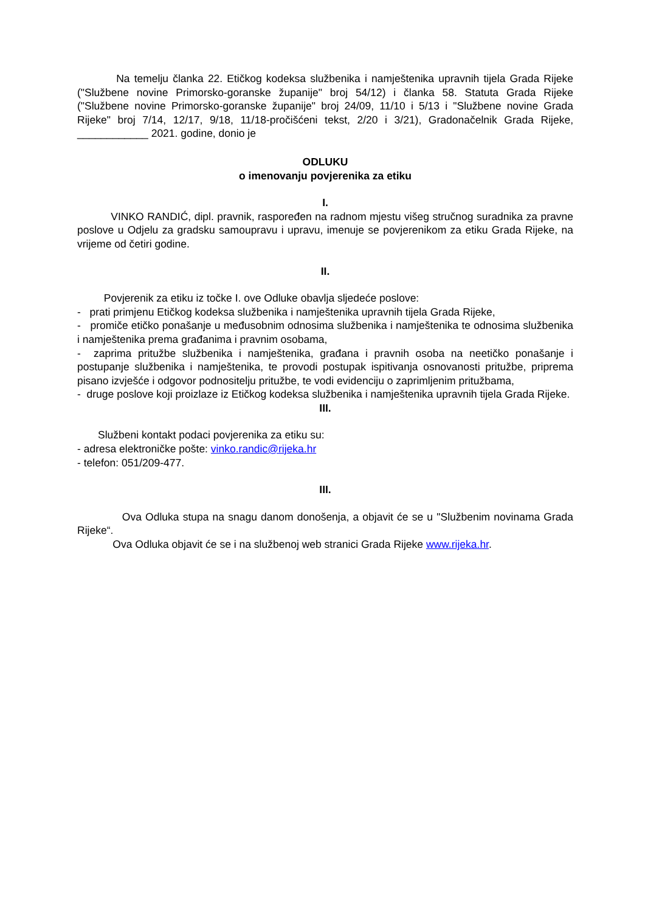Na temelju članka 22. Etičkog kodeksa službenika i namještenika upravnih tijela Grada Rijeke ("Službene novine Primorsko-goranske županije" broj 54/12) i članka 58. Statuta Grada Rijeke ("Službene novine Primorsko-goranske županije" broj 24/09, 11/10 i 5/13 i "Službene novine Grada Rijeke" broj 7/14, 12/17, 9/18, 11/18-pročišćeni tekst, 2/20 i 3/21), Gradonačelnik Grada Rijeke, ____________ 2021. godine, donio je
ODLUKU
o imenovanju povjerenika za etiku
I.
VINKO RANDIĆ, dipl. pravnik, raspoređen na radnom mjestu višeg stručnog suradnika za pravne poslove u Odjelu za gradsku samoupravu i upravu, imenuje se povjerenikom za etiku Grada Rijeke, na vrijeme od četiri godine.
II.
Povjerenik za etiku iz točke I. ove Odluke obavlja sljedeće poslove:
- prati primjenu Etičkog kodeksa službenika i namještenika upravnih tijela Grada Rijeke,
- promiče etičko ponašanje u međusobnim odnosima službenika i namještenika te odnosima službenika i namještenika prema građanima i pravnim osobama,
- zaprima pritužbe službenika i namještenika, građana i pravnih osoba na neetičko ponašanje i postupanje službenika i namještenika, te provodi postupak ispitivanja osnovanosti pritužbe, priprema pisano izvješće i odgovor podnositelju pritužbe, te vodi evidenciju o zaprimljenim pritužbama,
- druge poslove koji proizlaze iz Etičkog kodeksa službenika i namještenika upravnih tijela Grada Rijeke.
III.
Službeni kontakt podaci povjerenika za etiku su:
- adresa elektroničke pošte: vinko.randic@rijeka.hr
- telefon: 051/209-477.
III.
Ova Odluka stupa na snagu danom donošenja, a objavit će se u "Službenim novinama Grada Rijeke“.
Ova Odluka objavit će se i na službenoj web stranici Grada Rijeke www.rijeka.hr.